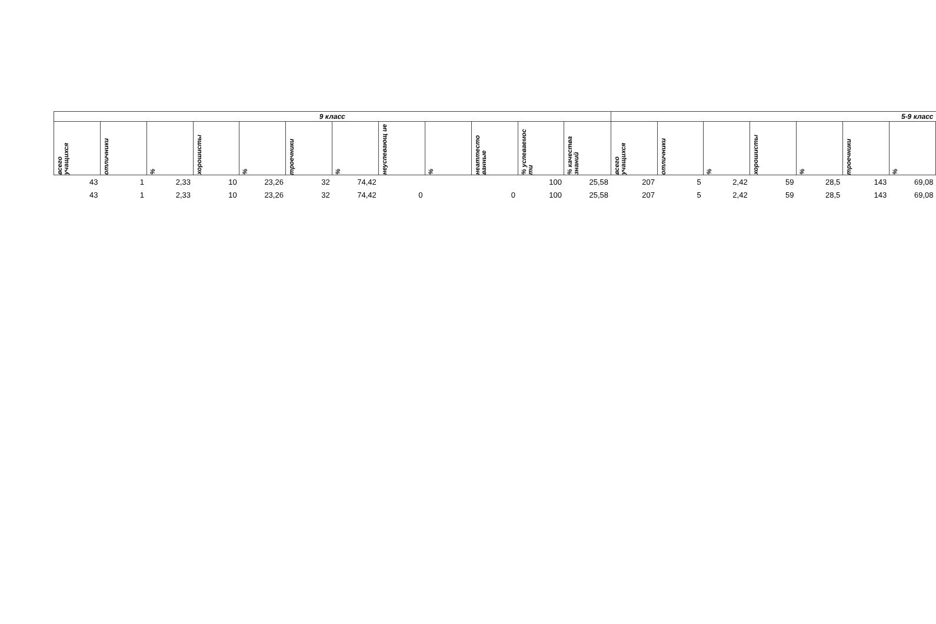| 9 класс | | | | | | | | | | | | 5-9 класс | | | | | | |
| --- | --- | --- | --- | --- | --- | --- | --- | --- | --- | --- | --- | --- | --- | --- | --- | --- | --- | --- |
| всего учащихся | отличники | % | хорошисты | % | троечники | % | неуспевающ ие | % | неаттесто ванные | % успеваемос ти | % качества знаний | всего учащихся | отличники | % | хорошисты | % | троечники | % |
| 43 | 1 | 2,33 | 10 | 23,26 | 32 | 74,42 | | | | 100 | 25,58 | 207 | 5 | 2,42 | 59 | 28,5 | 143 | 69,08 |
| 43 | 1 | 2,33 | 10 | 23,26 | 32 | 74,42 | 0 | | 0 | 100 | 25,58 | 207 | 5 | 2,42 | 59 | 28,5 | 143 | 69,08 |